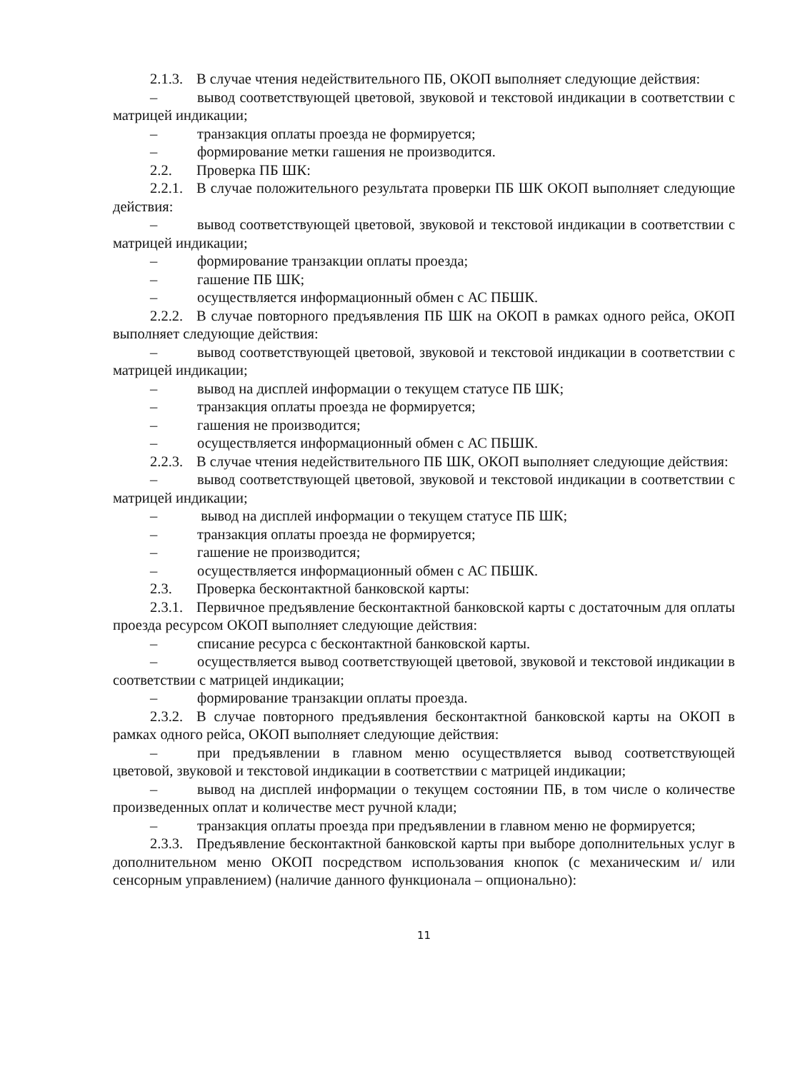2.1.3. В случае чтения недействительного ПБ, ОКОП выполняет следующие действия:
– вывод соответствующей цветовой, звуковой и текстовой индикации в соответствии с матрицей индикации;
– транзакция оплаты проезда не формируется;
– формирование метки гашения не производится.
2.2. Проверка ПБ ШК:
2.2.1. В случае положительного результата проверки ПБ ШК ОКОП выполняет следующие действия:
– вывод соответствующей цветовой, звуковой и текстовой индикации в соответствии с матрицей индикации;
– формирование транзакции оплаты проезда;
– гашение ПБ ШК;
– осуществляется информационный обмен с АС ПБШК.
2.2.2. В случае повторного предъявления ПБ ШК на ОКОП в рамках одного рейса, ОКОП выполняет следующие действия:
– вывод соответствующей цветовой, звуковой и текстовой индикации в соответствии с матрицей индикации;
– вывод на дисплей информации о текущем статусе ПБ ШК;
– транзакция оплаты проезда не формируется;
– гашения не производится;
– осуществляется информационный обмен с АС ПБШК.
2.2.3. В случае чтения недействительного ПБ ШК, ОКОП выполняет следующие действия:
– вывод соответствующей цветовой, звуковой и текстовой индикации в соответствии с матрицей индикации;
– вывод на дисплей информации о текущем статусе ПБ ШК;
– транзакция оплаты проезда не формируется;
– гашение не производится;
– осуществляется информационный обмен с АС ПБШК.
2.3. Проверка бесконтактной банковской карты:
2.3.1. Первичное предъявление бесконтактной банковской карты с достаточным для оплаты проезда ресурсом ОКОП выполняет следующие действия:
– списание ресурса с бесконтактной банковской карты.
– осуществляется вывод соответствующей цветовой, звуковой и текстовой индикации в соответствии с матрицей индикации;
– формирование транзакции оплаты проезда.
2.3.2. В случае повторного предъявления бесконтактной банковской карты на ОКОП в рамках одного рейса, ОКОП выполняет следующие действия:
– при предъявлении в главном меню осуществляется вывод соответствующей цветовой, звуковой и текстовой индикации в соответствии с матрицей индикации;
– вывод на дисплей информации о текущем состоянии ПБ, в том числе о количестве произведенных оплат и количестве мест ручной клади;
– транзакция оплаты проезда при предъявлении в главном меню не формируется;
2.3.3. Предъявление бесконтактной банковской карты при выборе дополнительных услуг в дополнительном меню ОКОП посредством использования кнопок (с механическим и/ или сенсорным управлением) (наличие данного функционала – опционально):
11